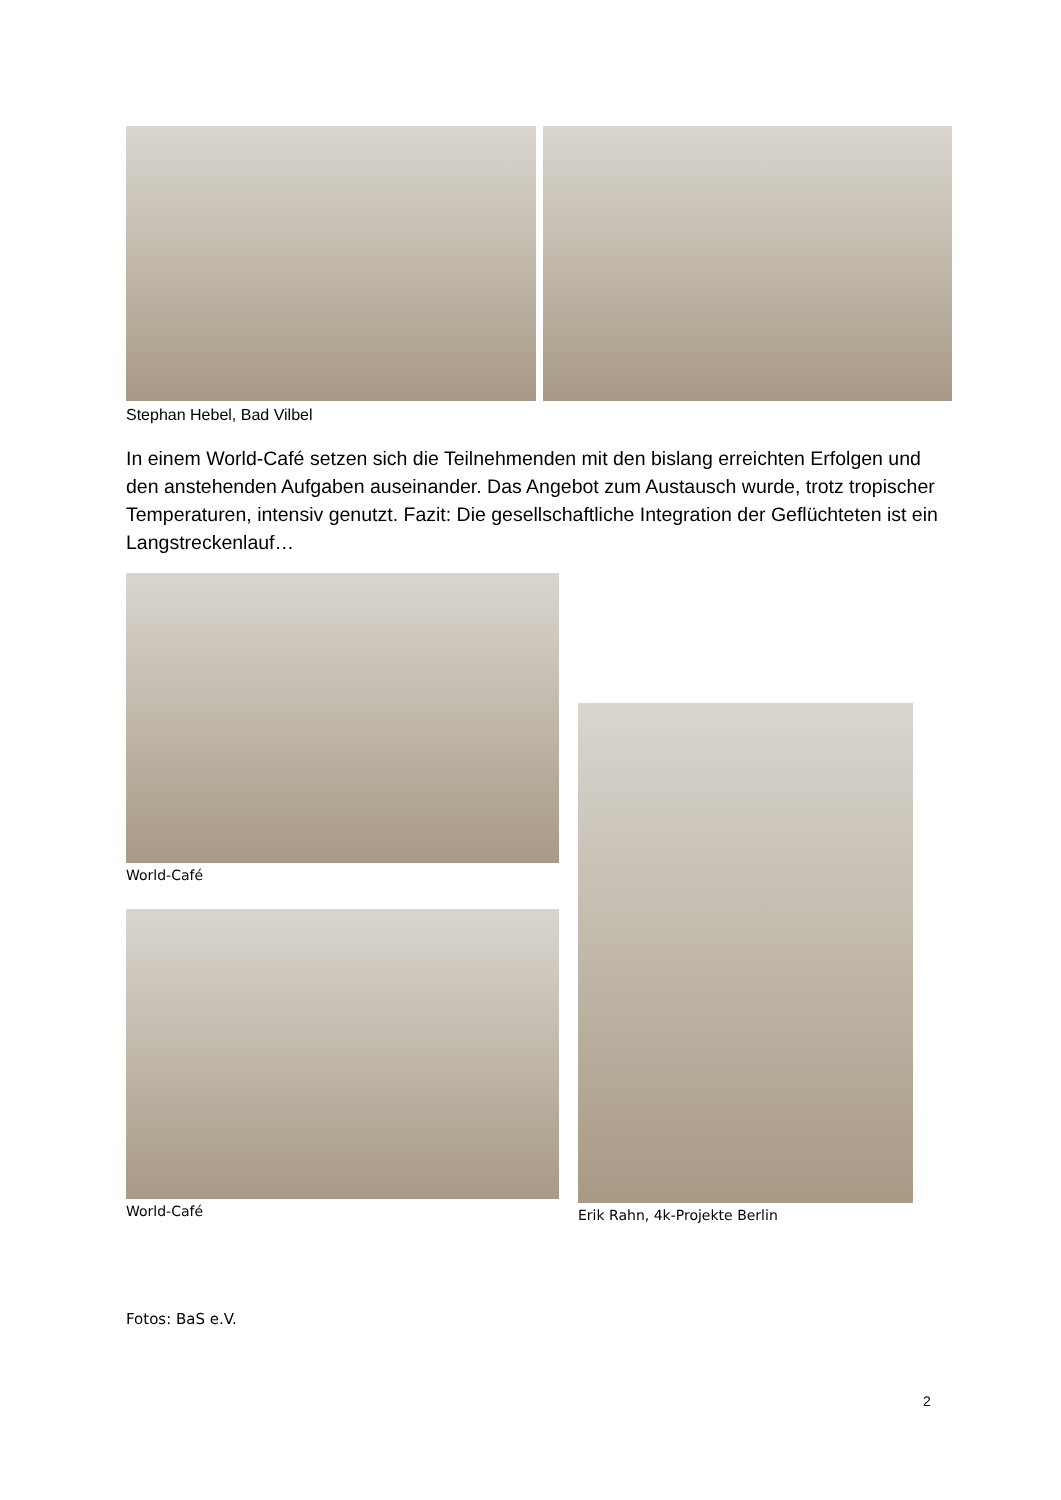Stephan Hebel, Bad Vilbel
In einem World-Café setzen sich die Teilnehmenden mit den bislang erreichten Erfolgen und den anstehenden Aufgaben auseinander. Das Angebot zum Austausch wurde, trotz tropischer Temperaturen, intensiv genutzt. Fazit: Die gesellschaftliche Integration der Geflüchteten ist ein Langstreckenlauf…
World-Café
World-Café
Erik Rahn, 4k-Projekte Berlin
Fotos: BaS e.V.
2